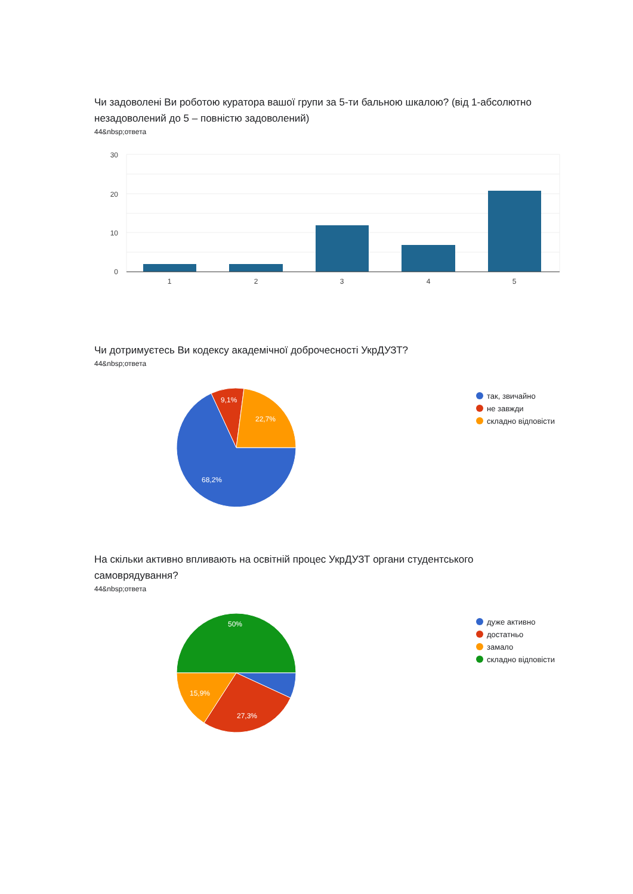Чи задоволені Ви роботою куратора вашої групи за 5-ти бальною шкалою? (від 1-абсолютно незадоволений до 5 – повністю задоволений)
44&nbsp;ответа
30
20
10
0
1
2
3
4
5
Чи дотримуєтесь Ви кодексу академічної доброчесності УкрДУЗТ?
44&nbsp;ответа
68,2%
9,1%
22,7%
так, звичайно
не завжди
складно відповісти
На скільки активно впливають на освітній процес УкрДУЗТ органи студентського самоврядування?
44&nbsp;ответа
50%
15,9%
27,3%
дуже активно
достатньо
замало
складно відповісти